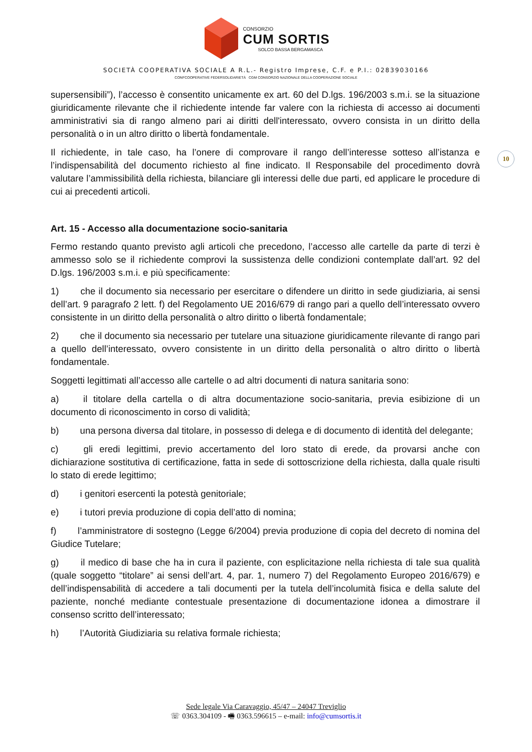CONSORZIO
CUM SORTIS
SOLCO BASSA BERGAMASCA
SOCIETÀ COOPERATIVA SOCIALE A R.L.- Registro Imprese, C.F. e P.I.: 02839030166
CONFCOOPERATIVE FEDERSOLIDARIETÀ CGM CONSORZIO NAZIONALE DELLA COOPERAZIONE SOCIALE
10
supersensibili”), l’accesso è consentito unicamente ex art. 60 del D.lgs. 196/2003 s.m.i. se la situazione giuridicamente rilevante che il richiedente intende far valere con la richiesta di accesso ai documenti amministrativi sia di rango almeno pari ai diritti dell'interessato, ovvero consista in un diritto della personalità o in un altro diritto o libertà fondamentale.
Il richiedente, in tale caso, ha l’onere di comprovare il rango dell’interesse sotteso all’istanza e l’indispensabilità del documento richiesto al fine indicato. Il Responsabile del procedimento dovrà valutare l’ammissibilità della richiesta, bilanciare gli interessi delle due parti, ed applicare le procedure di cui ai precedenti articoli.
Art. 15 - Accesso alla documentazione socio-sanitaria
Fermo restando quanto previsto agli articoli che precedono, l’accesso alle cartelle da parte di terzi è ammesso solo se il richiedente comprovi la sussistenza delle condizioni contemplate dall’art. 92 del D.lgs. 196/2003 s.m.i. e più specificamente:
1)   che il documento sia necessario per esercitare o difendere un diritto in sede giudiziaria, ai sensi dell’art. 9 paragrafo 2 lett. f) del Regolamento UE 2016/679 di rango pari a quello dell’interessato ovvero consistente in un diritto della personalità o altro diritto o libertà fondamentale;
2)   che il documento sia necessario per tutelare una situazione giuridicamente rilevante di rango pari a quello dell’interessato, ovvero consistente in un diritto della personalità o altro diritto o libertà fondamentale.
Soggetti legittimati all’accesso alle cartelle o ad altri documenti di natura sanitaria sono:
a)   il titolare della cartella o di altra documentazione socio-sanitaria, previa esibizione di un documento di riconoscimento in corso di validità;
b)   una persona diversa dal titolare, in possesso di delega e di documento di identità del delegante;
c)   gli eredi legittimi, previo accertamento del loro stato di erede, da provarsi anche con dichiarazione sostitutiva di certificazione, fatta in sede di sottoscrizione della richiesta, dalla quale risulti lo stato di erede legittimo;
d)   i genitori esercenti la potestà genitoriale;
e)   i tutori previa produzione di copia dell’atto di nomina;
f)   l’amministratore di sostegno (Legge 6/2004) previa produzione di copia del decreto di nomina del Giudice Tutelare;
g)   il medico di base che ha in cura il paziente, con esplicitazione nella richiesta di tale sua qualità (quale soggetto “titolare” ai sensi dell’art. 4, par. 1, numero 7) del Regolamento Europeo 2016/679) e dell’indispensabilità di accedere a tali documenti per la tutela dell’incolumità fisica e della salute del paziente, nonché mediante contestuale presentazione di documentazione idonea a dimostrare il consenso scritto dell’interessato;
h)   l’Autorità Giudiziaria su relativa formale richiesta;
Sede legale Via Caravaggio, 45/47 – 24047 Treviglio
☏ 0363.304109 - 🖷 0363.596615 – e-mail: info@cumsortis.it